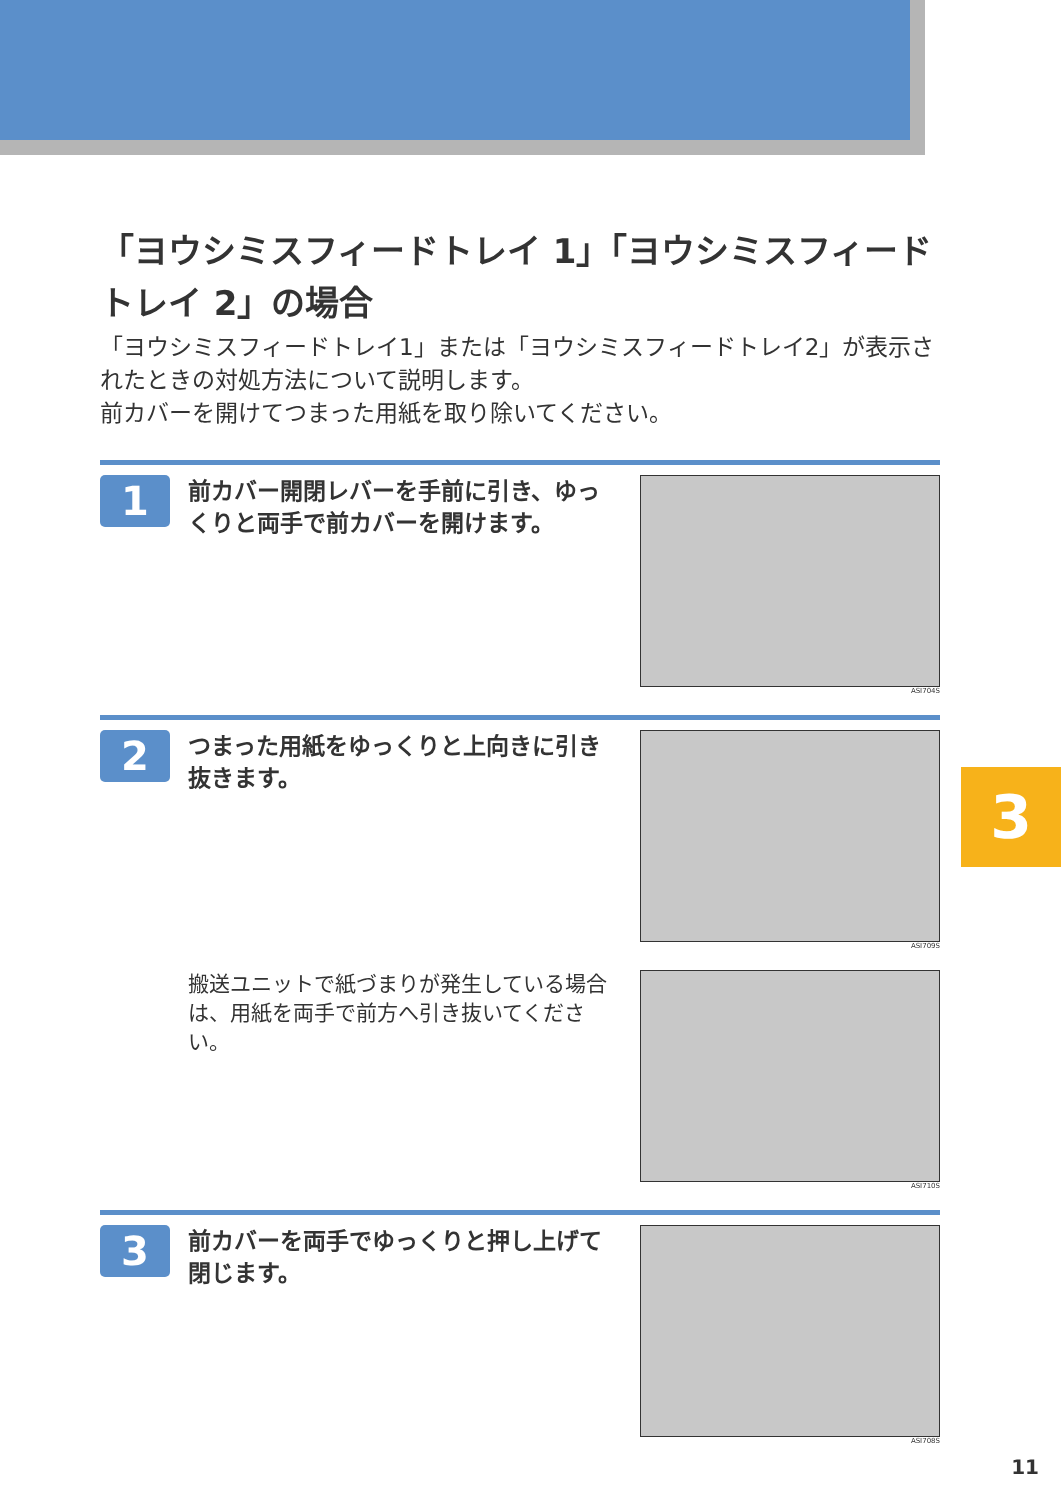「ヨウシミスフィードトレイ 1」「ヨウシミスフィードトレイ 2」の場合
「ヨウシミスフィードトレイ1」または「ヨウシミスフィードトレイ2」が表示されたときの対処方法について説明します。
前カバーを開けてつまった用紙を取り除いてください。
1
前カバー開閉レバーを手前に引き、ゆっくりと両手で前カバーを開けます。
ASI704S
2
つまった用紙をゆっくりと上向きに引き抜きます。
ASI709S
搬送ユニットで紙づまりが発生している場合は、用紙を両手で前方へ引き抜いてください。
ASI710S
3
前カバーを両手でゆっくりと押し上げて閉じます。
ASI708S
3
11